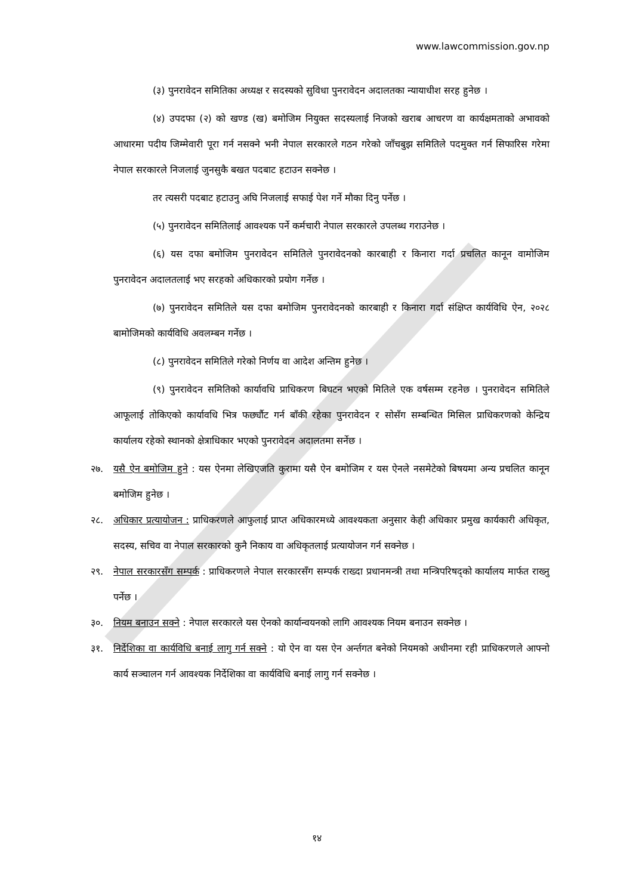www.lawcommission.gov.np
(३) पुनरावेदन समितिका अध्यक्ष र सदस्यको सुविधा पुनरावेदन अदालतका न्यायाधीश सरह हुनेछ ।
(४) उपदफा (२) को खण्ड (ख) बमोजिम नियुक्त सदस्यलाई निजको खराब आचरण वा कार्यक्षमताको अभावको आधारमा पदीय जिम्मेवारी पूरा गर्न नसक्ने भनी नेपाल सरकारले गठन गरेको जाँचबुझ समितिले पदमुक्त गर्न सिफारिस गरेमा नेपाल सरकारले निजलाई जुनसुकै बखत पदबाट हटाउन सक्नेछ ।
तर त्यसरी पदबाट हटाउनु अघि निजलाई सफाई पेश गर्ने मौका दिनु पर्नेछ ।
(५) पुनरावेदन समितिलाई आवश्यक पर्ने कर्मचारी नेपाल सरकारले उपलब्ध गराउनेछ ।
(६) यस दफा बमोजिम पुनरावेदन समितिले पुनरावेदनको कारबाही र किनारा गर्दा प्रचलित कानून वामोजिम पुनरावेदन अदालतलाई भए सरहको अधिकारको प्रयोग गर्नेछ ।
(७) पुनरावेदन समितिले यस दफा बमोजिम पुनरावेदनको कारबाही र किनारा गर्दा संक्षिप्त कार्यविधि ऐन, २०२८ बामोजिमको कार्यविधि अवलम्बन गर्नेछ ।
(८) पुनरावेदन समितिले गरेको निर्णय वा आदेश अन्तिम हुनेछ ।
(९) पुनरावेदन समितिको कार्यावधि प्राधिकरण बिघटन भएको मितिले एक वर्षसम्म रहनेछ । पुनरावेदन समितिले आफूलाई तोकिएको कार्यावधि भित्र फर्छ्यौट गर्न बाँकी रहेका पुनरावेदन र सोसँग सम्बन्धित मिसिल प्राधिकरणको केन्द्रिय कार्यालय रहेको स्थानको क्षेत्राधिकार भएको पुनरावेदन अदालतमा सर्नेछ ।
२७. यसै ऐन बमोजिम हुने : यस ऐनमा लेखिएजति कुरामा यसै ऐन बमोजिम र यस ऐनले नसमेटेको बिषयमा अन्य प्रचलित कानून बमोजिम हुनेछ ।
२८. अधिकार प्रत्यायोजन : प्राधिकरणले आफुलाई प्राप्त अधिकारमध्ये आवश्यकता अनुसार केही अधिकार प्रमुख कार्यकारी अधिकृत, सदस्य, सचिव वा नेपाल सरकारको कुनै निकाय वा अधिकृतलाई प्रत्यायोजन गर्न सक्नेछ ।
२९. नेपाल सरकारसँग सम्पर्क : प्राधिकरणले नेपाल सरकारसँग सम्पर्क राख्दा प्रधानमन्त्री तथा मन्त्रिपरिषद्को कार्यालय मार्फत राख्नु पर्नेछ ।
३०. नियम बनाउन सक्ने : नेपाल सरकारले यस ऐनको कार्यान्वयनको लागि आवश्यक नियम बनाउन सक्नेछ ।
३१. निर्देशिका वा कार्यविधि बनाई लागु गर्न सक्ने : यो ऐन वा यस ऐन अर्न्तगत बनेको नियमको अधीनमा रही प्राधिकरणले आफ्नो कार्य सञ्चालन गर्न आवश्यक निर्देशिका वा कार्यविधि बनाई लागु गर्न सक्नेछ ।
१४